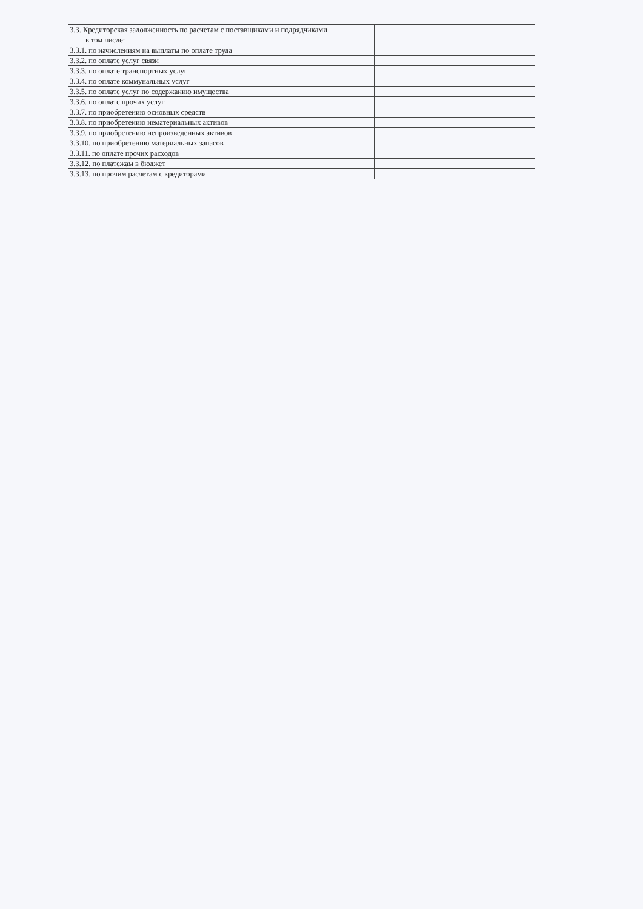| 3.3. Кредиторская задолженность по расчетам с поставщиками и подрядчиками | |
| в том числе: | |
| 3.3.1. по начислениям на выплаты по оплате труда | |
| 3.3.2. по оплате услуг связи | |
| 3.3.3. по оплате транспортных услуг | |
| 3.3.4. по оплате коммунальных услуг | |
| 3.3.5. по оплате услуг по содержанию имущества | |
| 3.3.6. по оплате прочих услуг | |
| 3.3.7. по приобретению основных средств | |
| 3.3.8. по приобретению нематериальных активов | |
| 3.3.9. по приобретению непроизведенных активов | |
| 3.3.10. по приобретению материальных запасов | |
| 3.3.11. по оплате прочих расходов | |
| 3.3.12. по платежам в бюджет | |
| 3.3.13. по прочим расчетам с кредиторами | |